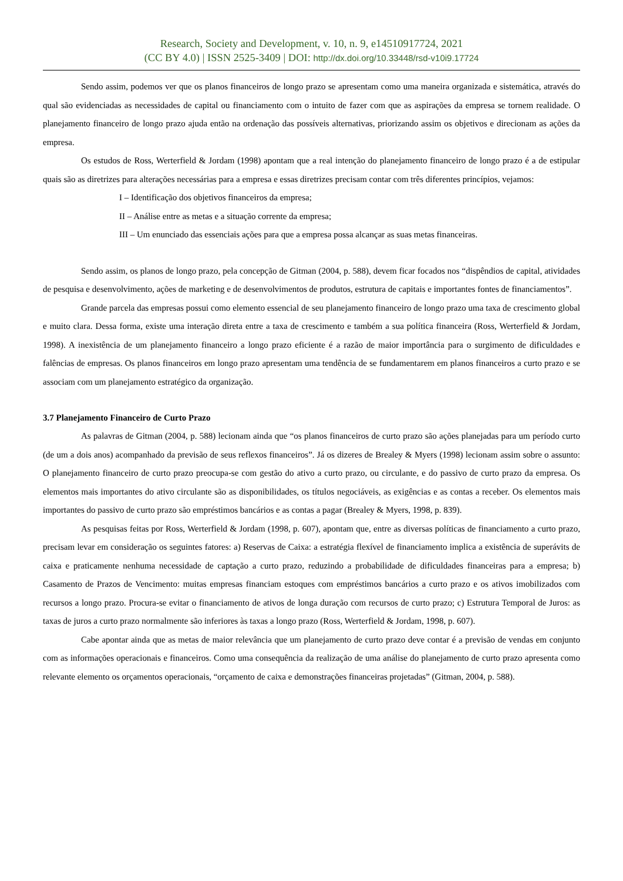Research, Society and Development, v. 10, n. 9, e14510917724, 2021
(CC BY 4.0) | ISSN 2525-3409 | DOI: http://dx.doi.org/10.33448/rsd-v10i9.17724
Sendo assim, podemos ver que os planos financeiros de longo prazo se apresentam como uma maneira organizada e sistemática, através do qual são evidenciadas as necessidades de capital ou financiamento com o intuito de fazer com que as aspirações da empresa se tornem realidade. O planejamento financeiro de longo prazo ajuda então na ordenação das possíveis alternativas, priorizando assim os objetivos e direcionam as ações da empresa.
Os estudos de Ross, Werterfield & Jordam (1998) apontam que a real intenção do planejamento financeiro de longo prazo é a de estipular quais são as diretrizes para alterações necessárias para a empresa e essas diretrizes precisam contar com três diferentes princípios, vejamos:
I – Identificação dos objetivos financeiros da empresa;
II – Análise entre as metas e a situação corrente da empresa;
III – Um enunciado das essenciais ações para que a empresa possa alcançar as suas metas financeiras.
Sendo assim, os planos de longo prazo, pela concepção de Gitman (2004, p. 588), devem ficar focados nos “dispêndios de capital, atividades de pesquisa e desenvolvimento, ações de marketing e de desenvolvimentos de produtos, estrutura de capitais e importantes fontes de financiamentos”.
Grande parcela das empresas possui como elemento essencial de seu planejamento financeiro de longo prazo uma taxa de crescimento global e muito clara. Dessa forma, existe uma interação direta entre a taxa de crescimento e também a sua política financeira (Ross, Werterfield & Jordam, 1998). A inexistência de um planejamento financeiro a longo prazo eficiente é a razão de maior importância para o surgimento de dificuldades e falências de empresas. Os planos financeiros em longo prazo apresentam uma tendência de se fundamentarem em planos financeiros a curto prazo e se associam com um planejamento estratégico da organização.
3.7 Planejamento Financeiro de Curto Prazo
As palavras de Gitman (2004, p. 588) lecionam ainda que “os planos financeiros de curto prazo são ações planejadas para um período curto (de um a dois anos) acompanhado da previsão de seus reflexos financeiros”. Já os dizeres de Brealey & Myers (1998) lecionam assim sobre o assunto: O planejamento financeiro de curto prazo preocupa-se com gestão do ativo a curto prazo, ou circulante, e do passivo de curto prazo da empresa. Os elementos mais importantes do ativo circulante são as disponibilidades, os títulos negociáveis, as exigências e as contas a receber. Os elementos mais importantes do passivo de curto prazo são empréstimos bancários e as contas a pagar (Brealey & Myers, 1998, p. 839).
As pesquisas feitas por Ross, Werterfield & Jordam (1998, p. 607), apontam que, entre as diversas políticas de financiamento a curto prazo, precisam levar em consideração os seguintes fatores: a) Reservas de Caixa: a estratégia flexível de financiamento implica a existência de superávits de caixa e praticamente nenhuma necessidade de captação a curto prazo, reduzindo a probabilidade de dificuldades financeiras para a empresa; b) Casamento de Prazos de Vencimento: muitas empresas financiam estoques com empréstimos bancários a curto prazo e os ativos imobilizados com recursos a longo prazo. Procura-se evitar o financiamento de ativos de longa duração com recursos de curto prazo; c) Estrutura Temporal de Juros: as taxas de juros a curto prazo normalmente são inferiores às taxas a longo prazo (Ross, Werterfield & Jordam, 1998, p. 607).
Cabe apontar ainda que as metas de maior relevância que um planejamento de curto prazo deve contar é a previsão de vendas em conjunto com as informações operacionais e financeiros. Como uma consequência da realização de uma análise do planejamento de curto prazo apresenta como relevante elemento os orçamentos operacionais, “orçamento de caixa e demonstrações financeiras projetadas” (Gitman, 2004, p. 588).